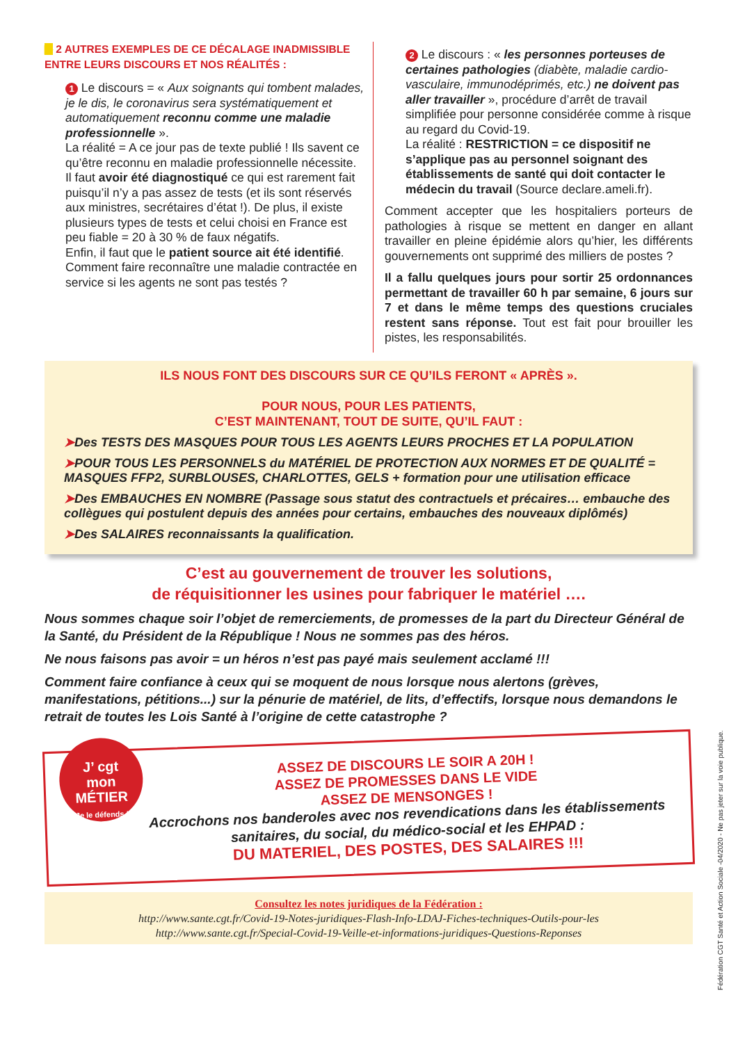▶ 2 AUTRES EXEMPLES DE CE DÉCALAGE INADMISSIBLE
ENTRE LEURS DISCOURS ET NOS RÉALITÉS :
1 Le discours = « Aux soignants qui tombent malades, je le dis, le coronavirus sera systématiquement et automatiquement reconnu comme une maladie professionnelle ».
La réalité = A ce jour pas de texte publié ! Ils savent ce qu’être reconnu en maladie professionnelle nécessite.
Il faut avoir été diagnostiqué ce qui est rarement fait puisqu’il n’y a pas assez de tests (et ils sont réservés aux ministres, secrétaires d’état !). De plus, il existe plusieurs types de tests et celui choisi en France est peu fiable = 20 à 30 % de faux négatifs.
Enfin, il faut que le patient source ait été identifié.
Comment faire reconnaître une maladie contractée en service si les agents ne sont pas testés ?
2 Le discours : « les personnes porteuses de certaines pathologies (diabète, maladie cardio-vasculaire, immunodéprimés, etc.) ne doivent pas aller travailler », procédure d’arrêt de travail simplifiée pour personne considérée comme à risque au regard du Covid-19.
La réalité : RESTRICTION = ce dispositif ne s’applique pas au personnel soignant des établissements de santé qui doit contacter le médecin du travail (Source declare.ameli.fr).
Comment accepter que les hospitaliers porteurs de pathologies à risque se mettent en danger en allant travailler en pleine épidémie alors qu’hier, les différents gouvernements ont supprimé des milliers de postes ?
Il a fallu quelques jours pour sortir 25 ordonnances permettant de travailler 60 h par semaine, 6 jours sur 7 et dans le même temps des questions cruciales restent sans réponse. Tout est fait pour brouiller les pistes, les responsabilités.
ILS NOUS FONT DES DISCOURS SUR CE QU’ILS FERONT « APRÈS ».
POUR NOUS, POUR LES PATIENTS,
C’EST MAINTENANT, TOUT DE SUITE, QU’IL FAUT :
➤Des TESTS DES MASQUES POUR TOUS LES AGENTS LEURS PROCHES ET LA POPULATION
➤POUR TOUS LES PERSONNELS du MATÉRIEL DE PROTECTION AUX NORMES ET DE QUALITÉ = MASQUES FFP2, SURBLOUSES, CHARLOTTES, GELS + formation pour une utilisation efficace
➤Des EMBAUCHES EN NOMBRE (Passage sous statut des contractuels et précaires… embauche des collègues qui postulent depuis des années pour certains, embauches des nouveaux diplômés)
➤Des SALAIRES reconnaissants la qualification.
C’est au gouvernement de trouver les solutions,
de réquisitionner les usines pour fabriquer le matériel ….
Nous sommes chaque soir l’objet de remerciements, de promesses de la part du Directeur Général de la Santé, du Président de la République ! Nous ne sommes pas des héros.
Ne nous faisons pas avoir = un héros n’est pas payé mais seulement acclamé !!!
Comment faire confiance à ceux qui se moquent de nous lorsque nous alertons (grèves, manifestations, pétitions...) sur la pénurie de matériel, de lits, d’effectifs, lorsque nous demandons le retrait de toutes les Lois Santé à l’origine de cette catastrophe ?
J’ cgt
mon MÉTIER
Je le défends !
ASSEZ DE DISCOURS LE SOIR A 20H !
ASSEZ DE PROMESSES DANS LE VIDE
ASSEZ DE MENSONGES !
Accrochons nos banderoles avec nos revendications dans les établissements sanitaires, du social, du médico-social et les EHPAD :
DU MATERIEL, DES POSTES, DES SALAIRES !!!
Consultez les notes juridiques de la Fédération :
http://www.sante.cgt.fr/Covid-19-Notes-juridiques-Flash-Info-LDAJ-Fiches-techniques-Outils-pour-les
http://www.sante.cgt.fr/Special-Covid-19-Veille-et-informations-juridiques-Questions-Reponses
Fédération CGT Santé et Action Sociale -04/2020 - Ne pas jeter sur la voie publique.